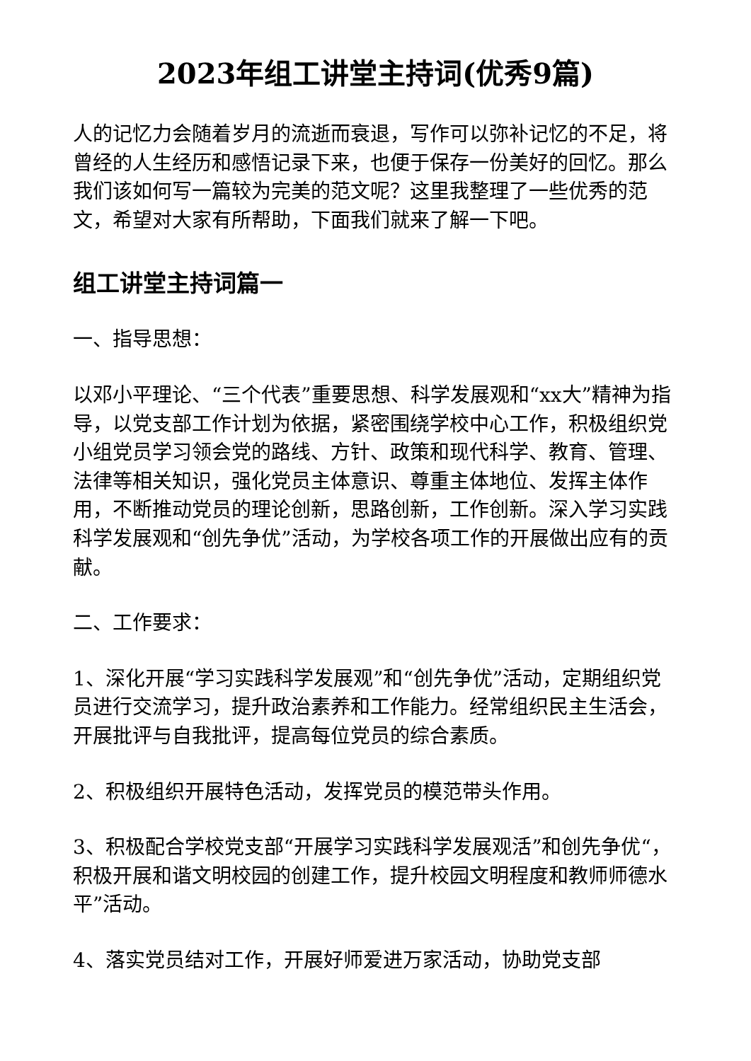2023年组工讲堂主持词(优秀9篇)
人的记忆力会随着岁月的流逝而衰退，写作可以弥补记忆的不足，将曾经的人生经历和感悟记录下来，也便于保存一份美好的回忆。那么我们该如何写一篇较为完美的范文呢？这里我整理了一些优秀的范文，希望对大家有所帮助，下面我们就来了解一下吧。
组工讲堂主持词篇一
一、指导思想：
以邓小平理论、“三个代表”重要思想、科学发展观和“xx大”精神为指导，以党支部工作计划为依据，紧密围绕学校中心工作，积极组织党小组党员学习领会党的路线、方针、政策和现代科学、教育、管理、法律等相关知识，强化党员主体意识、尊重主体地位、发挥主体作用，不断推动党员的理论创新，思路创新，工作创新。深入学习实践科学发展观和“创先争优”活动，为学校各项工作的开展做出应有的贡献。
二、工作要求：
1、深化开展“学习实践科学发展观”和“创先争优”活动，定期组织党员进行交流学习，提升政治素养和工作能力。经常组织民主生活会，开展批评与自我批评，提高每位党员的综合素质。
2、积极组织开展特色活动，发挥党员的模范带头作用。
3、积极配合学校党支部“开展学习实践科学发展观活”和创先争优“，积极开展和谐文明校园的创建工作，提升校园文明程度和教师师德水平”活动。
4、落实党员结对工作，开展好师爱进万家活动，协助党支部